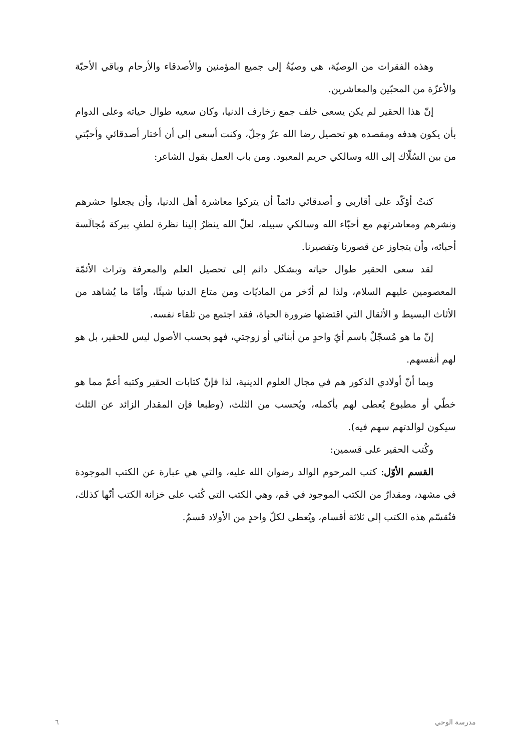وهذه الفقرات من الوصيّة، هي وصيّةٌ إلى جميع المؤمنين والأصدقاء والأرحام وباقي الأحبّة والأعزّة من المحبّين والمعاشرين.
إنّ هذا الحقير لم يكن يسعى خلف جمع زخارف الدنيا، وكان سعيه طوال حياته وعلى الدوام بأن يكون هدفه ومقصده هو تحصيل رضا الله عزّ وجلّ، وكنت أسعى إلى أن أختار أصدقائي وأحبّتي من بين السُلّاك إلى الله وسالكي حريم المعبود. ومن باب العمل بقول الشاعر:
كنتُ أؤكّد على أقاربي و أصدقائي دائماً أن يتركوا معاشرة أهل الدنيا، وأن يجعلوا حشرهم ونشرهم ومعاشرتهم مع أحبّاء الله وسالكي سبيله، لعلّ الله ينظرُ إلينا نظرة لطفٍ ببركة مُجالَسة أحبائه، وأن يتجاوز عن قصورنا وتقصيرنا.
لقد سعى الحقير طوال حياته وبشكل دائم إلى تحصيل العلم والمعرفة وتراث الأئمّة المعصومين عليهم السلام، ولذا لم أدّخر من الماديّات ومن متاع الدنيا شيئًا، وأمّا ما يُشاهد من الأثاث البسيط و الأثقال التي اقتضتها ضرورة الحياة، فقد اجتمع من تلقاء نفسه.
إنّ ما هو مُسجّلٌ باسم أيّ واحدٍ من أبنائي أو زوجتي، فهو بحسب الأصول ليس للحقير، بل هو لهم أنفسهم.
وبما أنّ أولادي الذكور هم في مجال العلوم الدينية، لذا فإنّ كتابات الحقير وكتبه أعمّ مما هو خطّي أو مطبوع يُعطى لهم بأكمله، ويُحسب من الثلث، (وطبعا فإن المقدار الزائد عن الثلث سيكون لوالدتهم سهم فيه).
وكُتب الحقير على قسمين:
القسم الأوّل: كتب المرحوم الوالد رضوان الله عليه، والتي هي عبارة عن الكتب الموجودة في مشهد، ومقدارٌ من الكتب الموجود في قم، وهي الكتب التي كُتب على خزانة الكتب أنّها كذلك، فتُقسّم هذه الكتب إلى ثلاثة أقسام، ويُعطى لكلّ واحدٍ من الأولاد قسمٌ.
مدرسة الوحي ٦